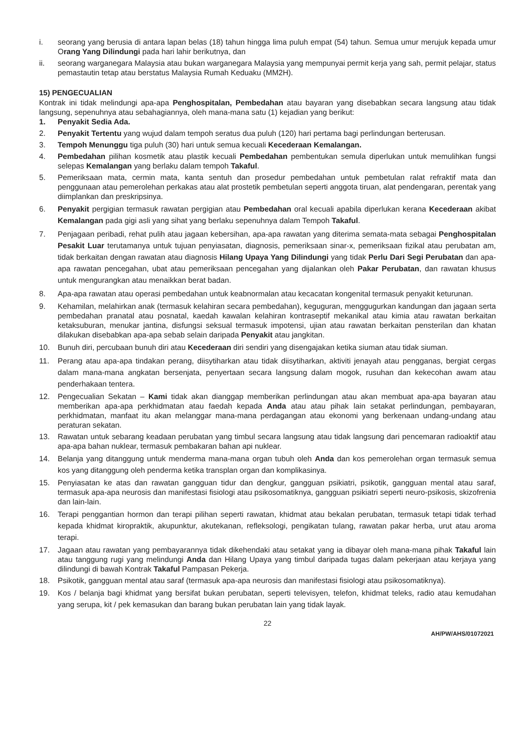i. seorang yang berusia di antara lapan belas (18) tahun hingga lima puluh empat (54) tahun. Semua umur merujuk kepada umur Orang Yang Dilindungi pada hari lahir berikutnya, dan
ii. seorang warganegara Malaysia atau bukan warganegara Malaysia yang mempunyai permit kerja yang sah, permit pelajar, status pemastautin tetap atau berstatus Malaysia Rumah Keduaku (MM2H).
15) PENGECUALIAN
Kontrak ini tidak melindungi apa-apa Penghospitalan, Pembedahan atau bayaran yang disebabkan secara langsung atau tidak langsung, sepenuhnya atau sebahagiannya, oleh mana-mana satu (1) kejadian yang berikut:
1. Penyakit Sedia Ada.
2. Penyakit Tertentu yang wujud dalam tempoh seratus dua puluh (120) hari pertama bagi perlindungan berterusan.
3. Tempoh Menunggu tiga puluh (30) hari untuk semua kecuali Kecederaan Kemalangan.
4. Pembedahan pilihan kosmetik atau plastik kecuali Pembedahan pembentukan semula diperlukan untuk memulihkan fungsi selepas Kemalangan yang berlaku dalam tempoh Takaful.
5. Pemeriksaan mata, cermin mata, kanta sentuh dan prosedur pembedahan untuk pembetulan ralat refraktif mata dan penggunaan atau pemerolehan perkakas atau alat prostetik pembetulan seperti anggota tiruan, alat pendengaran, perentak yang diimplankan dan preskripsinya.
6. Penyakit pergigian termasuk rawatan pergigian atau Pembedahan oral kecuali apabila diperlukan kerana Kecederaan akibat Kemalangan pada gigi asli yang sihat yang berlaku sepenuhnya dalam Tempoh Takaful.
7. Penjagaan peribadi, rehat pulih atau jagaan kebersihan, apa-apa rawatan yang diterima semata-mata sebagai Penghospitalan Pesakit Luar terutamanya untuk tujuan penyiasatan, diagnosis, pemeriksaan sinar-x, pemeriksaan fizikal atau perubatan am, tidak berkaitan dengan rawatan atau diagnosis Hilang Upaya Yang Dilindungi yang tidak Perlu Dari Segi Perubatan dan apa-apa rawatan pencegahan, ubat atau pemeriksaan pencegahan yang dijalankan oleh Pakar Perubatan, dan rawatan khusus untuk mengurangkan atau menaikkan berat badan.
8. Apa-apa rawatan atau operasi pembedahan untuk keabnormalan atau kecacatan kongenital termasuk penyakit keturunan.
9. Kehamilan, melahirkan anak (termasuk kelahiran secara pembedahan), keguguran, menggugurkan kandungan dan jagaan serta pembedahan pranatal atau posnatal, kaedah kawalan kelahiran kontraseptif mekanikal atau kimia atau rawatan berkaitan ketaksuburan, menukar jantina, disfungsi seksual termasuk impotensi, ujian atau rawatan berkaitan pensterilan dan khatan dilakukan disebabkan apa-apa sebab selain daripada Penyakit atau jangkitan.
10. Bunuh diri, percubaan bunuh diri atau Kecederaan diri sendiri yang disengajakan ketika siuman atau tidak siuman.
11. Perang atau apa-apa tindakan perang, diisytiharkan atau tidak diisytiharkan, aktiviti jenayah atau pengganas, bergiat cergas dalam mana-mana angkatan bersenjata, penyertaan secara langsung dalam mogok, rusuhan dan kekecohan awam atau penderhakaan tentera.
12. Pengecualian Sekatan – Kami tidak akan dianggap memberikan perlindungan atau akan membuat apa-apa bayaran atau memberikan apa-apa perkhidmatan atau faedah kepada Anda atau atau pihak lain setakat perlindungan, pembayaran, perkhidmatan, manfaat itu akan melanggar mana-mana perdagangan atau ekonomi yang berkenaan undang-undang atau peraturan sekatan.
13. Rawatan untuk sebarang keadaan perubatan yang timbul secara langsung atau tidak langsung dari pencemaran radioaktif atau apa-apa bahan nuklear, termasuk pembakaran bahan api nuklear.
14. Belanja yang ditanggung untuk menderma mana-mana organ tubuh oleh Anda dan kos pemerolehan organ termasuk semua kos yang ditanggung oleh penderma ketika transplan organ dan komplikasinya.
15. Penyiasatan ke atas dan rawatan gangguan tidur dan dengkur, gangguan psikiatri, psikotik, gangguan mental atau saraf, termasuk apa-apa neurosis dan manifestasi fisiologi atau psikosomatiknya, gangguan psikiatri seperti neuro-psikosis, skizofrenia dan lain-lain.
16. Terapi penggantian hormon dan terapi pilihan seperti rawatan, khidmat atau bekalan perubatan, termasuk tetapi tidak terhad kepada khidmat kiropraktik, akupunktur, akutekanan, refleksologi, pengikatan tulang, rawatan pakar herba, urut atau aroma terapi.
17. Jagaan atau rawatan yang pembayarannya tidak dikehendaki atau setakat yang ia dibayar oleh mana-mana pihak Takaful lain atau tanggung rugi yang melindungi Anda dan Hilang Upaya yang timbul daripada tugas dalam pekerjaan atau kerjaya yang dilindungi di bawah Kontrak Takaful Pampasan Pekerja.
18. Psikotik, gangguan mental atau saraf (termasuk apa-apa neurosis dan manifestasi fisiologi atau psikosomatiknya).
19. Kos / belanja bagi khidmat yang bersifat bukan perubatan, seperti televisyen, telefon, khidmat teleks, radio atau kemudahan yang serupa, kit / pek kemasukan dan barang bukan perubatan lain yang tidak layak.
22
AH/PW/AHS/01072021